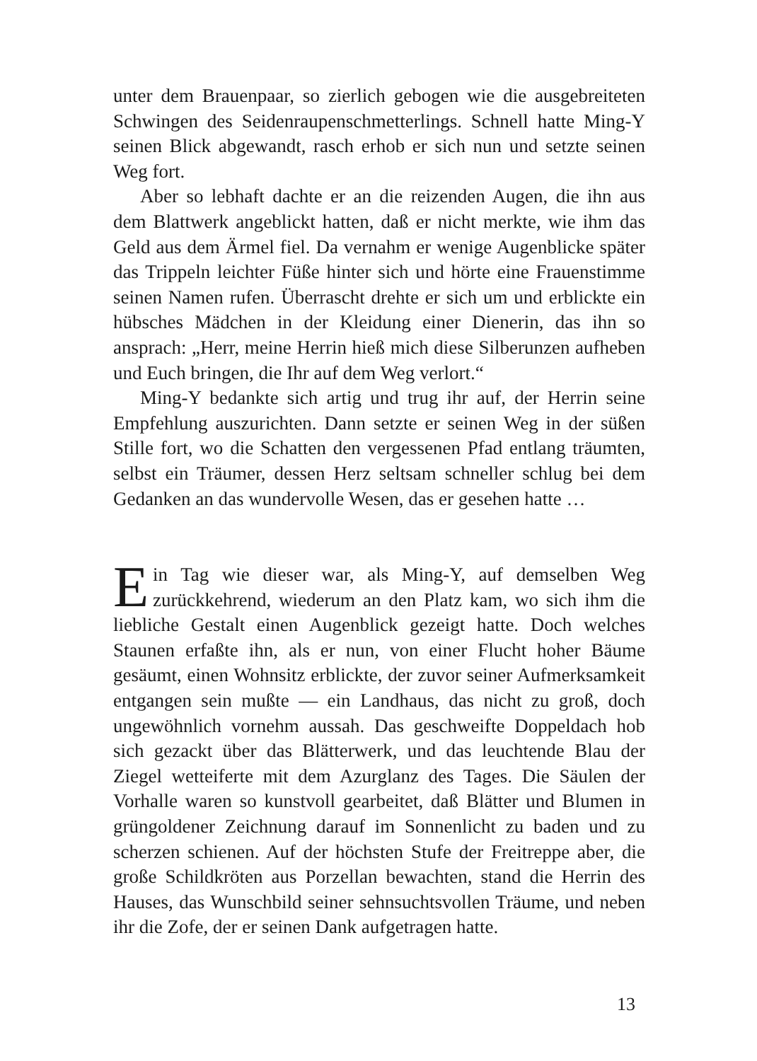unter dem Brauenpaar, so zierlich gebogen wie die ausgebreiteten Schwingen des Seidenraupenschmetterlings. Schnell hatte Ming-Y seinen Blick abgewandt, rasch erhob er sich nun und setzte seinen Weg fort.
Aber so lebhaft dachte er an die reizenden Augen, die ihn aus dem Blattwerk angeblickt hatten, daß er nicht merkte, wie ihm das Geld aus dem Ärmel fiel. Da vernahm er wenige Augenblicke später das Trippeln leichter Füße hinter sich und hörte eine Frauenstimme seinen Namen rufen. Überrascht drehte er sich um und erblickte ein hübsches Mädchen in der Kleidung einer Dienerin, das ihn so ansprach: „Herr, meine Herrin hieß mich diese Silberunzen aufheben und Euch bringen, die Ihr auf dem Weg verlort.“
Ming-Y bedankte sich artig und trug ihr auf, der Herrin seine Empfehlung auszurichten. Dann setzte er seinen Weg in der süßen Stille fort, wo die Schatten den vergessenen Pfad entlang träumten, selbst ein Träumer, dessen Herz seltsam schneller schlug bei dem Gedanken an das wundervolle Wesen, das er gesehen hatte …
Ein Tag wie dieser war, als Ming-Y, auf demselben Weg zurückkehrend, wiederum an den Platz kam, wo sich ihm die liebliche Gestalt einen Augenblick gezeigt hatte. Doch welches Staunen erfaßte ihn, als er nun, von einer Flucht hoher Bäume gesäumt, einen Wohnsitz erblickte, der zuvor seiner Aufmerksamkeit entgangen sein mußte — ein Landhaus, das nicht zu groß, doch ungewöhnlich vornehm aussah. Das geschweifte Doppeldach hob sich gezackt über das Blätterwerk, und das leuchtende Blau der Ziegel wetteiferte mit dem Azurglanz des Tages. Die Säulen der Vorhalle waren so kunstvoll gearbeitet, daß Blätter und Blumen in grüngoldener Zeichnung darauf im Sonnenlicht zu baden und zu scherzen schienen. Auf der höchsten Stufe der Freitreppe aber, die große Schildkröten aus Porzellan bewachten, stand die Herrin des Hauses, das Wunschbild seiner sehnsuchtsvollen Träume, und neben ihr die Zofe, der er seinen Dank aufgetragen hatte.
13